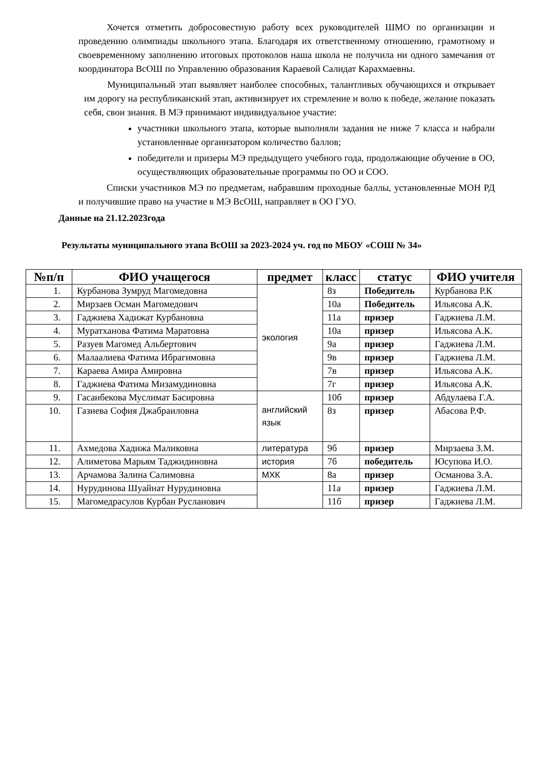Хочется отметить добросовестную работу всех руководителей ШМО по организации и проведению олимпиады школьного этапа. Благодаря их ответственному отношению, грамотному и своевременному заполнению итоговых протоколов наша школа не получила ни одного замечания от координатора ВсОШ по Управлению образования Караевой Салидат Карахмаевны.
Муниципальный этап выявляет наиболее способных, талантливых обучающихся и открывает им дорогу на республиканский этап, активизирует их стремление и волю к победе, желание показать себя, свои знания. В МЭ принимают индивидуальное участие:
участники школьного этапа, которые выполняли задания не ниже 7 класса и набрали установленные организатором количество баллов;
победители и призеры МЭ предыдущего учебного года, продолжающие обучение в ОО, осуществляющих образовательные программы по ОО и СОО.
Списки участников МЭ по предметам, набравшим проходные баллы, установленные МОН РД и получившие право на участие в МЭ ВсОШ, направляет в ОО ГУО.
Данные на 21.12.2023года
Результаты муниципального этапа ВсОШ за 2023-2024 уч. год по МБОУ «СОШ № 34»
| №п/п | ФИО учащегося | предмет | класс | статус | ФИО учителя |
| --- | --- | --- | --- | --- | --- |
| 1. | Курбанова Зумруд Магомедовна | экология | 8з | Победитель | Курбанова Р.К |
| 2. | Мирзаев Осман Магомедович | | 10а | Победитель | Ильясова А.К. |
| 3. | Гаджиева Хадижат Курбановна | | 11а | призер | Гаджиева Л.М. |
| 4. | Муратханова Фатима Маратовна | | 10а | призер | Ильясова А.К. |
| 5. | Разуев Магомед Альбертович | | 9а | призер | Гаджиева Л.М. |
| 6. | Малаалиева Фатима Ибрагимовна | | 9в | призер | Гаджиева Л.М. |
| 7. | Караева Амира Амировна | | 7в | призер | Ильясова А.К. |
| 8. | Гаджиева Фатима Мизамудиновна | | 7г | призер | Ильясова А.К. |
| 9. | Гасанбекова Муслимат Басировна | английский язык | 10б | призер | Абдулаева Г.А. |
| 10. | Газиева София Джабраиловна | | 8з | призер | Абасова Р.Ф. |
| 11. | Ахмедова Хадижа Маликовна | литература | 9б | призер | Мирзаева З.М. |
| 12. | Алиметова Марьям Таджидиновна | история | 7б | победитель | Юсупова И.О. |
| 13. | Арчамова Залина Салимовна | МХК | 8а | призер | Османова З.А. |
| 14. | Нурудинова Шуайнат Нурудиновна | | 11а | призер | Гаджиева Л.М. |
| 15. | Магомедрасулов Курбан Русланович | | 11б | призер | Гаджиева Л.М. |